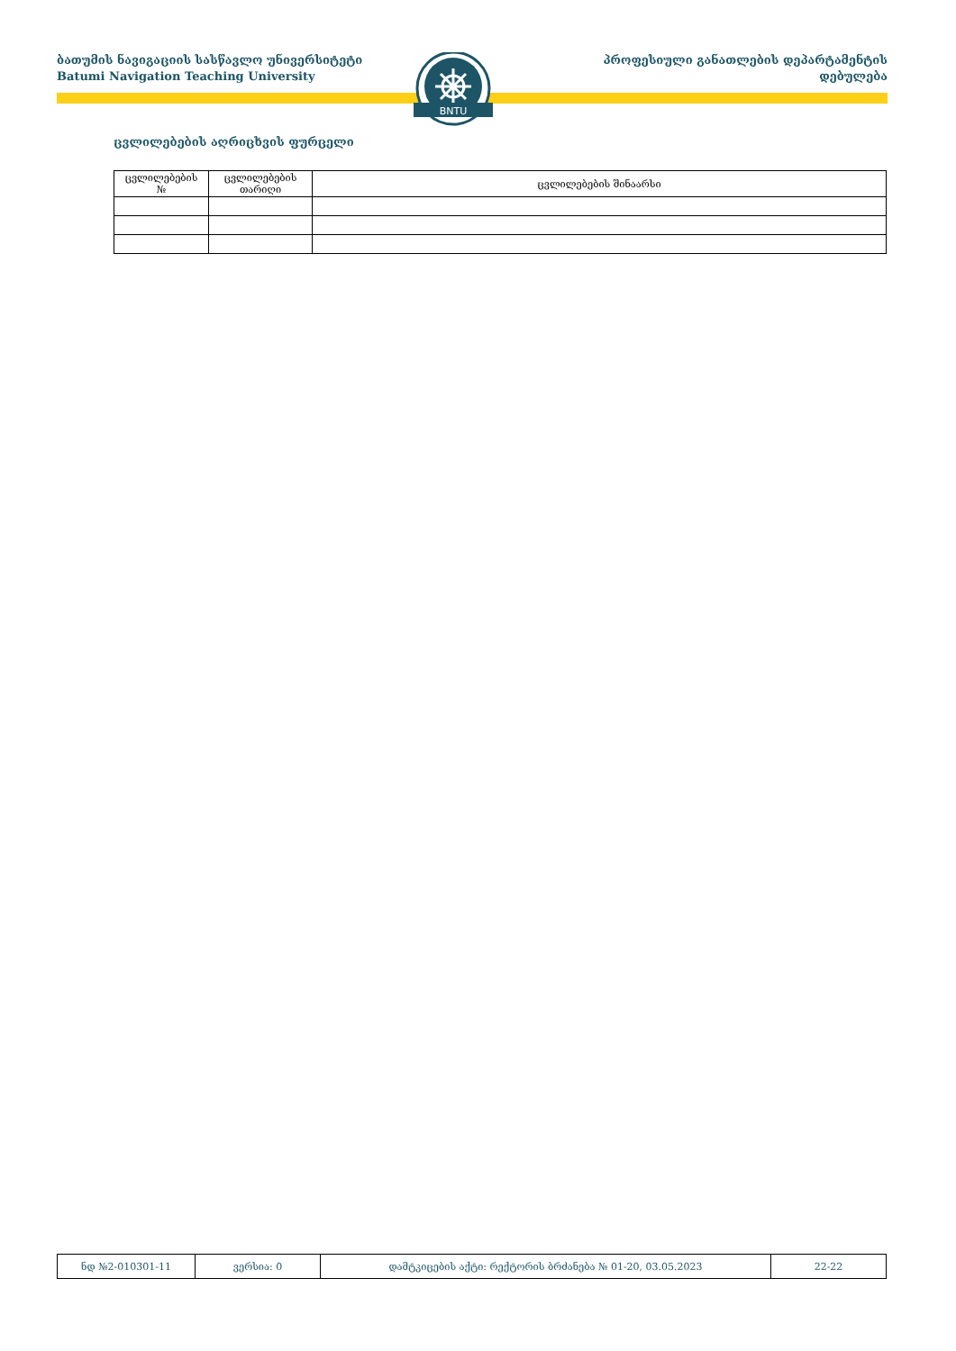ბათუმის ნავიგაციის სასწავლო უნივერსიტეტი
Batumi Navigation Teaching University
პროფესიული განათლების დეპარტამენტის
დებულება
BNTU
ცვლილებების აღრიცხვის ფურცელი
| ცვლილებების № | ცვლილებების თარიღი | ცვლილებების შინაარსი |
| --- | --- | --- |
| ნდ №2-010301-11 | ვერსია: 0 | დამტკიცების აქტი: რექტორის ბრძანება № 01-20, 03.05.2023 | 22-22 |